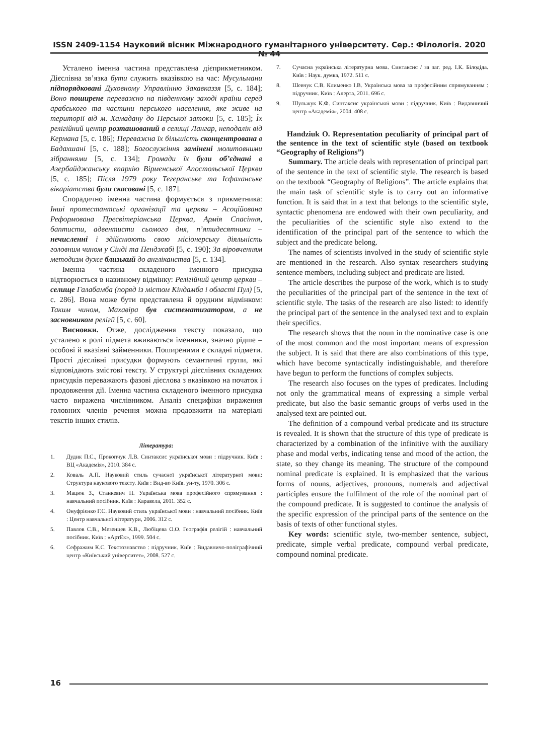ISSN 2409-1154 Науковий вісник Міжнародного гуманітарного університету. Сер.: Філологія. 2020 № 44
Усталено іменна частина представлена дієприкметником. Дієслівна зв’язка бути служить вказівкою на час: Мусульмани підпорядковані Духовному Управлінню Закавказзя [5, с. 184]; Воно поширене переважно на південному заході країни серед арабського та частини перського населення, яке живе на території від м. Хамадану до Перської затоки [5, с. 185]; Їх релігійний центр розташований в селищі Лангар, неподалік від Кермана [5, с. 186]; Переважна їх більшість сконцентрована в Бадахшані [5, с. 188]; Богослужіння замінені молитовними зібраннями [5, с. 134]; Громади їх були об’єднані в Азербайджанську єпархію Вірменської Апостольської Церкви [5, с. 185]; Після 1979 року Тегеранське та Ісфаханське вікаріатства були скасовані [5, с. 187].
Спорадично іменна частина формується з прикметника: Інші протестантські організації та церкви – Асоційована Реформована Пресвітеріанська Церква, Армія Спасіння, баптисти, адвентисти сьомого дня, п’ятидесятники – нечисленні і здійснюють свою місіонерську діяльність головним чином у Сінді та Пенджабі [5, с. 190]; За віровченням методизм дуже близький до англіканства [5, с. 134].
Іменна частина складеного іменного присудка відтворюється в називному відмінку: Релігійний центр церкви – селище Галабамба (поряд із містом Кіндамба і області Пул) [5, с. 286]. Вона може бути представлена й орудним відмінком: Таким чином, Махавіра був систематизатором, а не засновником релігії [5, с. 60].
Висновки. Отже, дослідження тексту показало, що усталено в ролі підмета вживаються іменники, значно рідше – особові й вказівні займенники. Поширеними є складні підмети. Прості дієслівні присудки формують семантичні групи, які відповідають змістові тексту. У структурі дієслівних складених присудків переважають фазові дієслова з вказівкою на початок і продовження дії. Іменна частина складеного іменного присудка часто виражена числівником. Аналіз специфіки вираження головних членів речення можна продовжити на матеріалі текстів інших стилів.
Література:
1. Дудик П.С., Прокопчук Л.В. Синтаксис української мови : підручник. Київ : ВЦ «Академія», 2010. 384 с.
2. Коваль А.П. Науковий стиль сучасної української літературної мови: Структура наукового тексту. Київ : Вид-во Київ. ун-ту, 1970. 306 с.
3. Мацюк З., Станкевич Н. Українська мова професійного спрямування : навчальний посібник. Київ : Каравела, 2011. 352 с.
4. Онуфрієнко Г.С. Науковий стиль української мови : навчальний посібник. Київ : Центр навчальної літератури, 2006. 312 с.
5. Павлов С.В., Мезенцев К.В., Любіцева О.О. Географія релігій : навчальний посібник. Київ : «АртЕк», 1999. 504 с.
6. Сефражим К.С. Текстознавство : підручник. Київ : Видавничо-поліграфічний центр «Київський університет», 2008. 527 с.
7. Сучасна українська літературна мова. Синтаксис / за заг. ред. І.К. Білодіда. Київ : Наук. думка, 1972. 511 с.
8. Шевчук С.В. Клименко І.В. Українська мова за професійним спрямуванням : підручник. Київ : Алерта, 2011. 696 с.
9. Шульжук К.Ф. Синтаксис української мови : підручник. Київ : Видавничий центр «Академія», 2004. 408 с.
Handziuk O. Representation peculiarity of principal part of the sentence in the text of scientific style (based on textbook “Geography of Religions”)
Summary. The article deals with representation of principal part of the sentence in the text of scientific style. The research is based on the textbook “Geography of Religions”. The article explains that the main task of scientific style is to carry out an informative function. It is said that in a text that belongs to the scientific style, syntactic phenomena are endowed with their own peculiarity, and the peculiarities of the scientific style also extend to the identification of the principal part of the sentence to which the subject and the predicate belong.
The names of scientists involved in the study of scientific style are mentioned in the research. Also syntax researchers studying sentence members, including subject and predicate are listed.
The article describes the purpose of the work, which is to study the peculiarities of the principal part of the sentence in the text of scientific style. The tasks of the research are also listed: to identify the principal part of the sentence in the analysed text and to explain their specifics.
The research shows that the noun in the nominative case is one of the most common and the most important means of expression the subject. It is said that there are also combinations of this type, which have become syntactically indistinguishable, and therefore have begun to perform the functions of complex subjects.
The research also focuses on the types of predicates. Including not only the grammatical means of expressing a simple verbal predicate, but also the basic semantic groups of verbs used in the analysed text are pointed out.
The definition of a compound verbal predicate and its structure is revealed. It is shown that the structure of this type of predicate is characterized by a combination of the infinitive with the auxiliary phase and modal verbs, indicating tense and mood of the action, the state, so they change its meaning. The structure of the compound nominal predicate is explained. It is emphasized that the various forms of nouns, adjectives, pronouns, numerals and adjectival participles ensure the fulfilment of the role of the nominal part of the compound predicate. It is suggested to continue the analysis of the specific expression of the principal parts of the sentence on the basis of texts of other functional styles.
Key words: scientific style, two-member sentence, subject, predicate, simple verbal predicate, compound verbal predicate, compound nominal predicate.
16